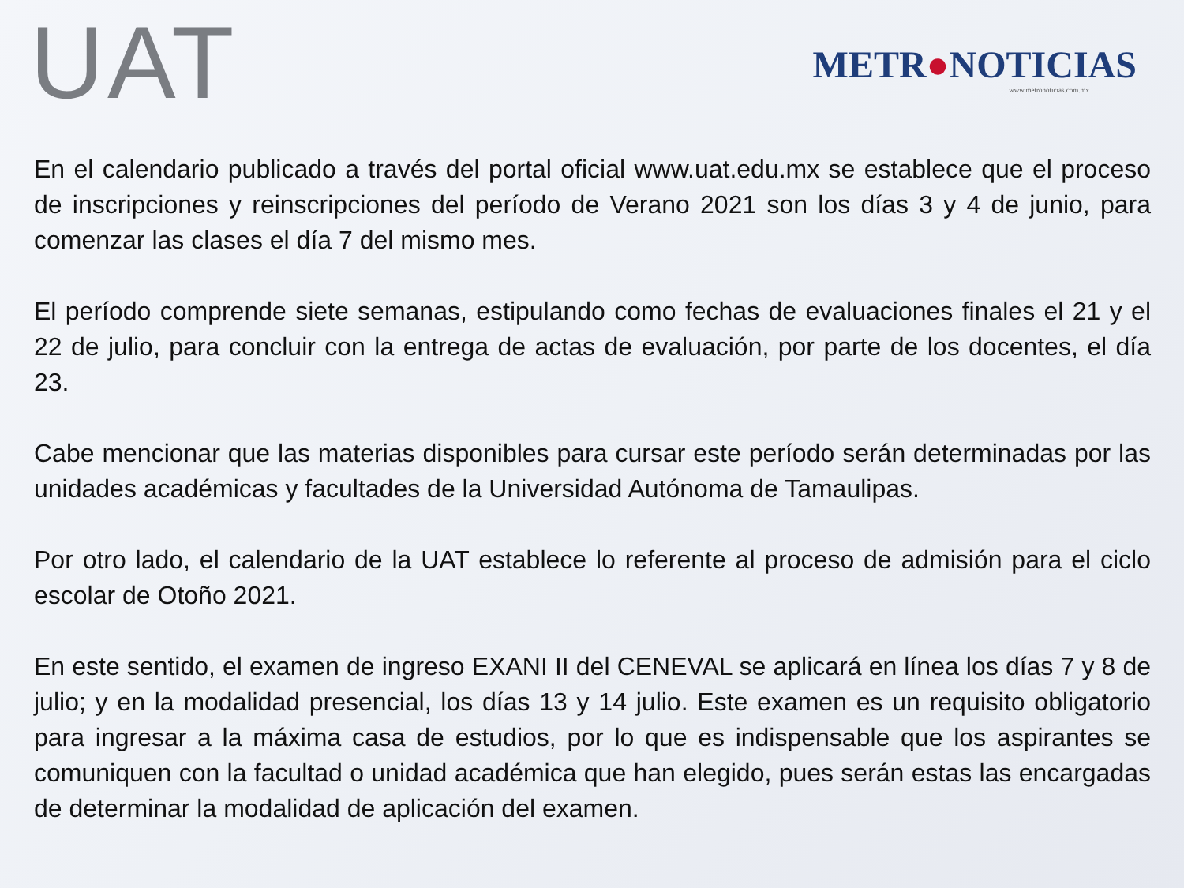UAT
METR●NOTICIAS
www.metronoticias.com.mx
En el calendario publicado a través del portal oficial www.uat.edu.mx se establece que el proceso de inscripciones y reinscripciones del período de Verano 2021 son los días 3 y 4 de junio, para comenzar las clases el día 7 del mismo mes.
El período comprende siete semanas, estipulando como fechas de evaluaciones finales el 21 y el 22 de julio, para concluir con la entrega de actas de evaluación, por parte de los docentes, el día 23.
Cabe mencionar que las materias disponibles para cursar este período serán determinadas por las unidades académicas y facultades de la Universidad Autónoma de Tamaulipas.
Por otro lado, el calendario de la UAT establece lo referente al proceso de admisión para el ciclo escolar de Otoño 2021.
En este sentido, el examen de ingreso EXANI II del CENEVAL se aplicará en línea los días 7 y 8 de julio; y en la modalidad presencial, los días 13 y 14 julio. Este examen es un requisito obligatorio para ingresar a la máxima casa de estudios, por lo que es indispensable que los aspirantes se comuniquen con la facultad o unidad académica que han elegido, pues serán estas las encargadas de determinar la modalidad de aplicación del examen.